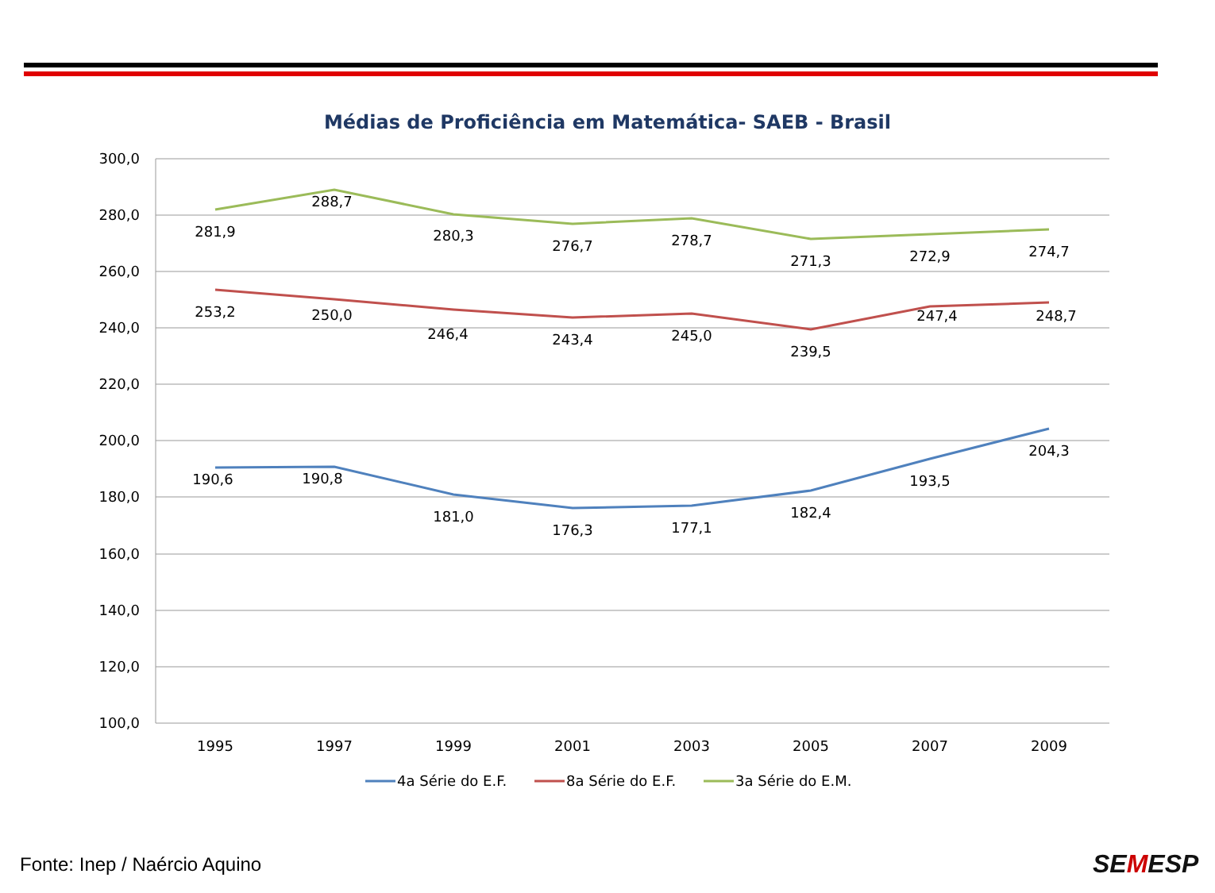Médias de Proficiência em Matemática- SAEB - Brasil
300,0
280,0
260,0
240,0
220,0
200,0
180,0
160,0
140,0
120,0
100,0
1995
1997
1999
2001
2003
2005
2007
2009
281,9
288,7
280,3
276,7
278,7
271,3
272,9
274,7
253,2
250,0
246,4
243,4
245,0
239,5
247,4
248,7
190,6
190,8
181,0
176,3
177,1
182,4
193,5
204,3
4a Série do E.F.
8a Série do E.F.
3a Série do E.M.
Fonte: Inep / Naércio Aquino SEMESP